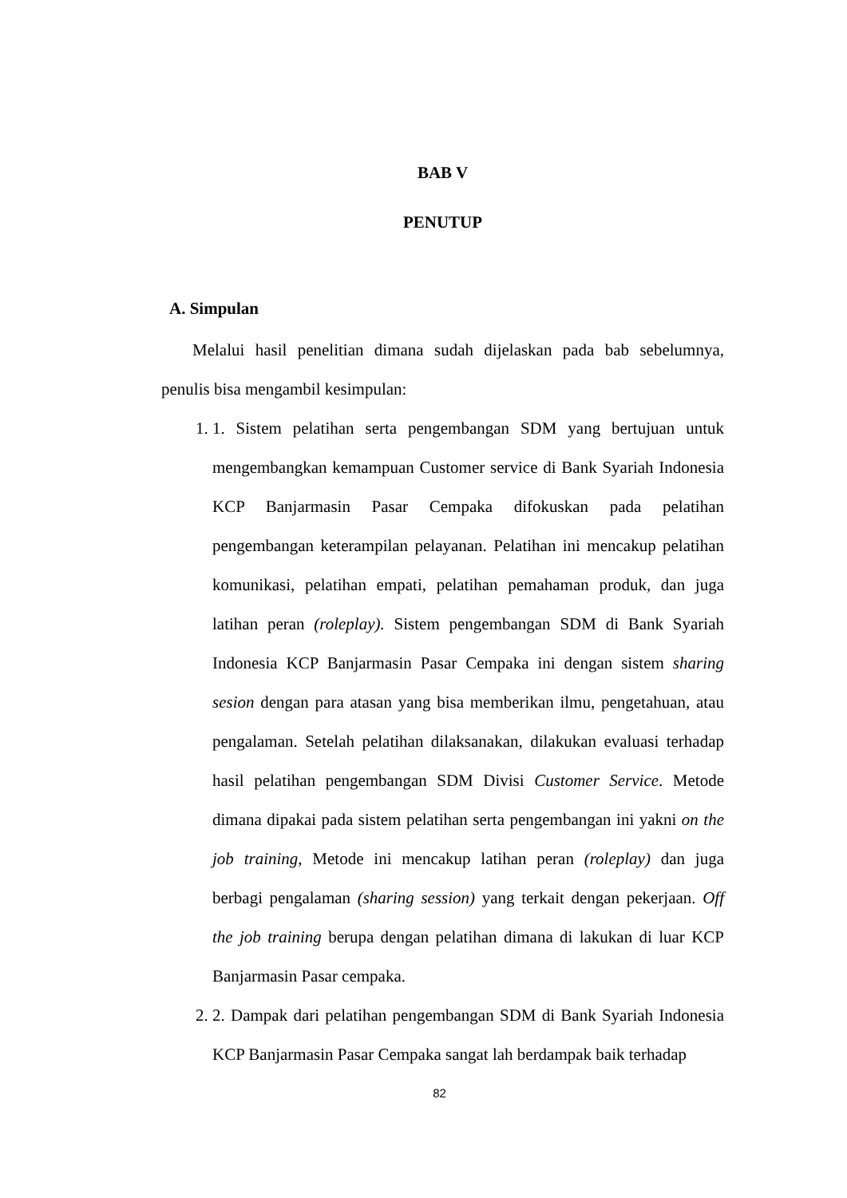BAB V
PENUTUP
A. Simpulan
Melalui hasil penelitian dimana sudah dijelaskan pada bab sebelumnya, penulis bisa mengambil kesimpulan:
1. 1. Sistem pelatihan serta pengembangan SDM yang bertujuan untuk mengembangkan kemampuan Customer service di Bank Syariah Indonesia KCP Banjarmasin Pasar Cempaka difokuskan pada pelatihan pengembangan keterampilan pelayanan. Pelatihan ini mencakup pelatihan komunikasi, pelatihan empati, pelatihan pemahaman produk, dan juga latihan peran (roleplay). Sistem pengembangan SDM di Bank Syariah Indonesia KCP Banjarmasin Pasar Cempaka ini dengan sistem sharing sesion dengan para atasan yang bisa memberikan ilmu, pengetahuan, atau pengalaman. Setelah pelatihan dilaksanakan, dilakukan evaluasi terhadap hasil pelatihan pengembangan SDM Divisi Customer Service. Metode dimana dipakai pada sistem pelatihan serta pengembangan ini yakni on the job training, Metode ini mencakup latihan peran (roleplay) dan juga berbagi pengalaman (sharing session) yang terkait dengan pekerjaan. Off the job training berupa dengan pelatihan dimana di lakukan di luar KCP Banjarmasin Pasar cempaka.
2. 2. Dampak dari pelatihan pengembangan SDM di Bank Syariah Indonesia KCP Banjarmasin Pasar Cempaka sangat lah berdampak baik terhadap
82